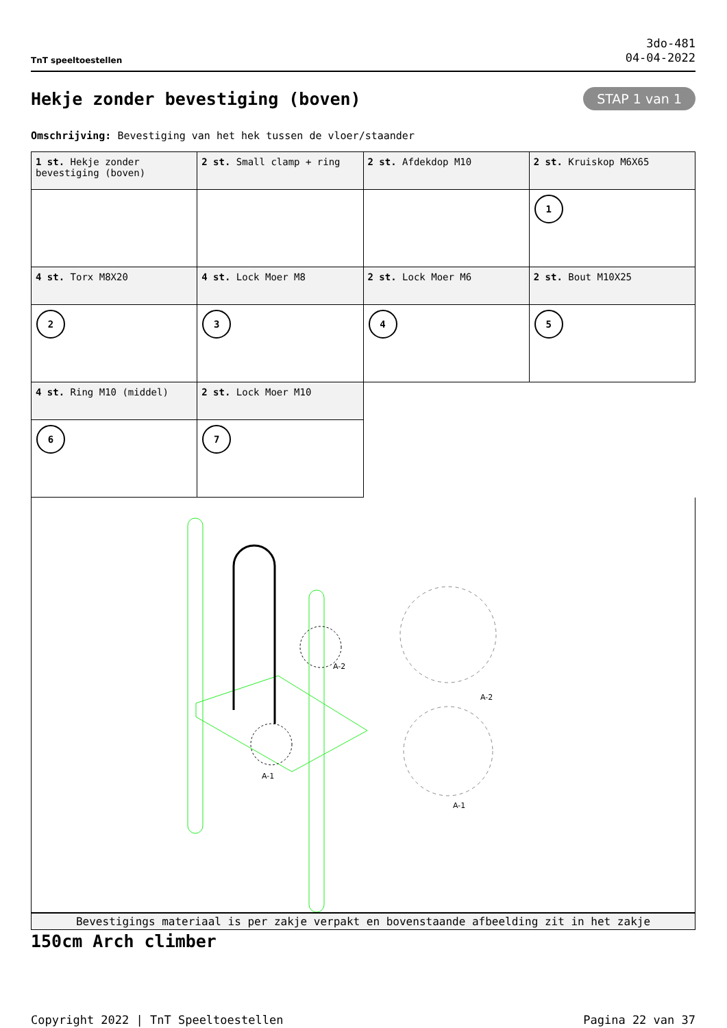TnT speeltoestellen
3do-481
04-04-2022
Hekje zonder bevestiging (boven)
STAP 1 van 1
Omschrijving: Bevestiging van het hek tussen de vloer/staander
| 1 st. Hekje zonder bevestiging (boven) | 2 st. Small clamp + ring | 2 st. Afdekdop M10 | 2 st. Kruiskop M6X65 |
| | | | 1 |
| 4 st. Torx M8X20 | 4 st. Lock Moer M8 | 2 st. Lock Moer M6 | 2 st. Bout M10X25 |
| 2 | 3 | 4 | 5 |
| 4 st. Ring M10 (middel) | 2 st. Lock Moer M10 | | |
| 6 | 7 | | |
A-2
A-1
A-2
A-1
Bevestigings materiaal is per zakje verpakt en bovenstaande afbeelding zit in het zakje
150cm Arch climber
Copyright 2022 | TnT Speeltoestellen Pagina 22 van 37